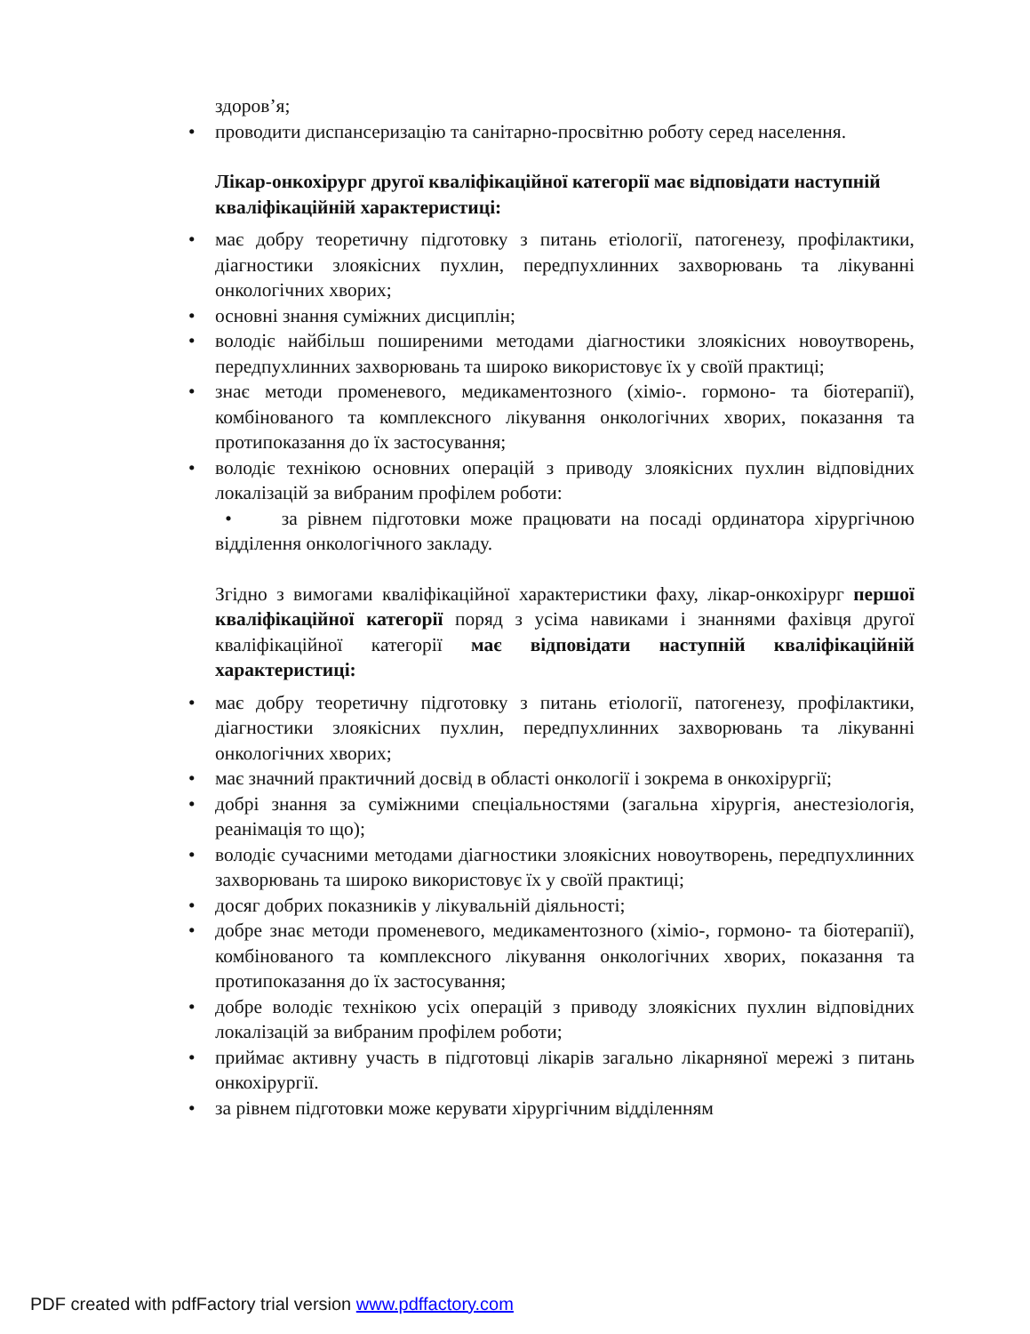здоров’я;
• проводити диспансеризацію та санітарно-просвітню роботу серед населення.
Лікар-онкохірург другої кваліфікаційної категорії має відповідати наступній кваліфікаційній характеристиці:
• має добру теоретичну підготовку з питань етіології, патогенезу, профілактики, діагностики злоякісних пухлин, передпухлинних захворювань та лікуванні онкологічних хворих;
• основні знання суміжних дисциплін;
• володіє найбільш поширеними методами діагностики злоякісних новоутворень, передпухлинних захворювань та широко використовує їх у своїй практиці;
• знає методи променевого, медикаментозного (хіміо-. гормоно- та біотерапії), комбінованого та комплексного лікування онкологічних хворих, показання та протипоказання до їх застосування;
• володіє технікою основних операцій з приводу злоякісних пухлин відповідних локалізацій за вибраним профілем роботи:
• за рівнем підготовки може працювати на посаді ординатора хірургічною відділення онкологічного закладу.
Згідно з вимогами кваліфікаційної характеристики фаху, лікар-онкохірург першої кваліфікаційної категорії поряд з усіма навиками і знаннями фахівця другої кваліфікаційної категорії має відповідати наступній кваліфікаційній характеристиці:
• має добру теоретичну підготовку з питань етіології, патогенезу, профілактики, діагностики злоякісних пухлин, передпухлинних захворювань та лікуванні онкологічних хворих;
• має значний практичний досвід в області онкології і зокрема в онкохірургії;
• добрі знання за суміжними спеціальностями (загальна хірургія, анестезіологія, реанімація то що);
• володіє сучасними методами діагностики злоякісних новоутворень, передпухлинних захворювань та широко використовує їх у своїй практиці;
• досяг добрих показників у лікувальній діяльності;
• добре знає методи променевого, медикаментозного (хіміо-, гормоно- та біотерапії), комбінованого та комплексного лікування онкологічних хворих, показання та протипоказання до їх застосування;
• добре володіє технікою усіх операцій з приводу злоякісних пухлин відповідних локалізацій за вибраним профілем роботи;
• приймає активну участь в підготовці лікарів загально лікарняної мережі з питань онкохірургії.
• за рівнем підготовки може керувати хірургічним відділенням
PDF created with pdfFactory trial version www.pdffactory.com